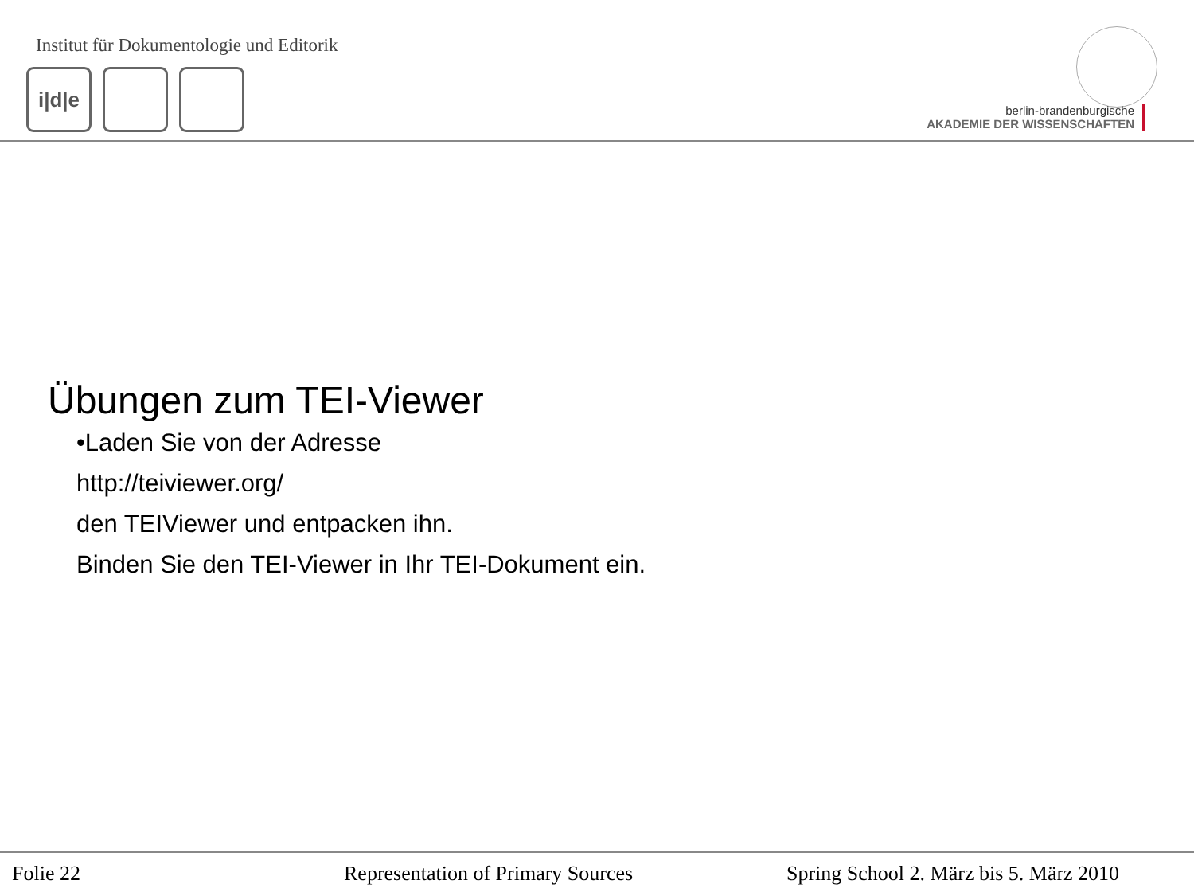Institut für Dokumentologie und Editorik
i|d|e
berlin-brandenburgische
AKADEMIE DER WISSENSCHAFTEN
Übungen zum TEI-Viewer
•Laden Sie von der Adresse
http://teiviewer.org/
den TEIViewer und entpacken ihn.
Binden Sie den TEI-Viewer in Ihr TEI-Dokument ein.
Folie 22 Representation of Primary Sources Spring School 2. März bis 5. März 2010